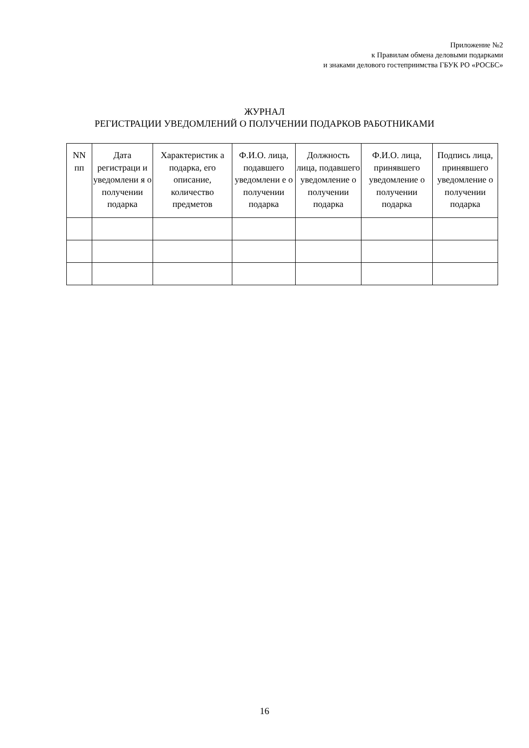Приложение №2
к Правилам обмена деловыми подарками
и знаками делового гостеприимства ГБУК РО «РОСБС»
ЖУРНАЛ
РЕГИСТРАЦИИ УВЕДОМЛЕНИЙ О ПОЛУЧЕНИИ ПОДАРКОВ РАБОТНИКАМИ
| NN пп | Дата регистраци и уведомлени я о получении подарка | Характеристик а подарка, его описание, количество предметов | Ф.И.О. лица, подавшего уведомлени е о получении подарка | Должность лица, подавшего уведомление о получении подарка | Ф.И.О. лица, принявшего уведомление о получении подарка | Подпись лица, принявшего уведомление о получении подарка |
| --- | --- | --- | --- | --- | --- | --- |
16